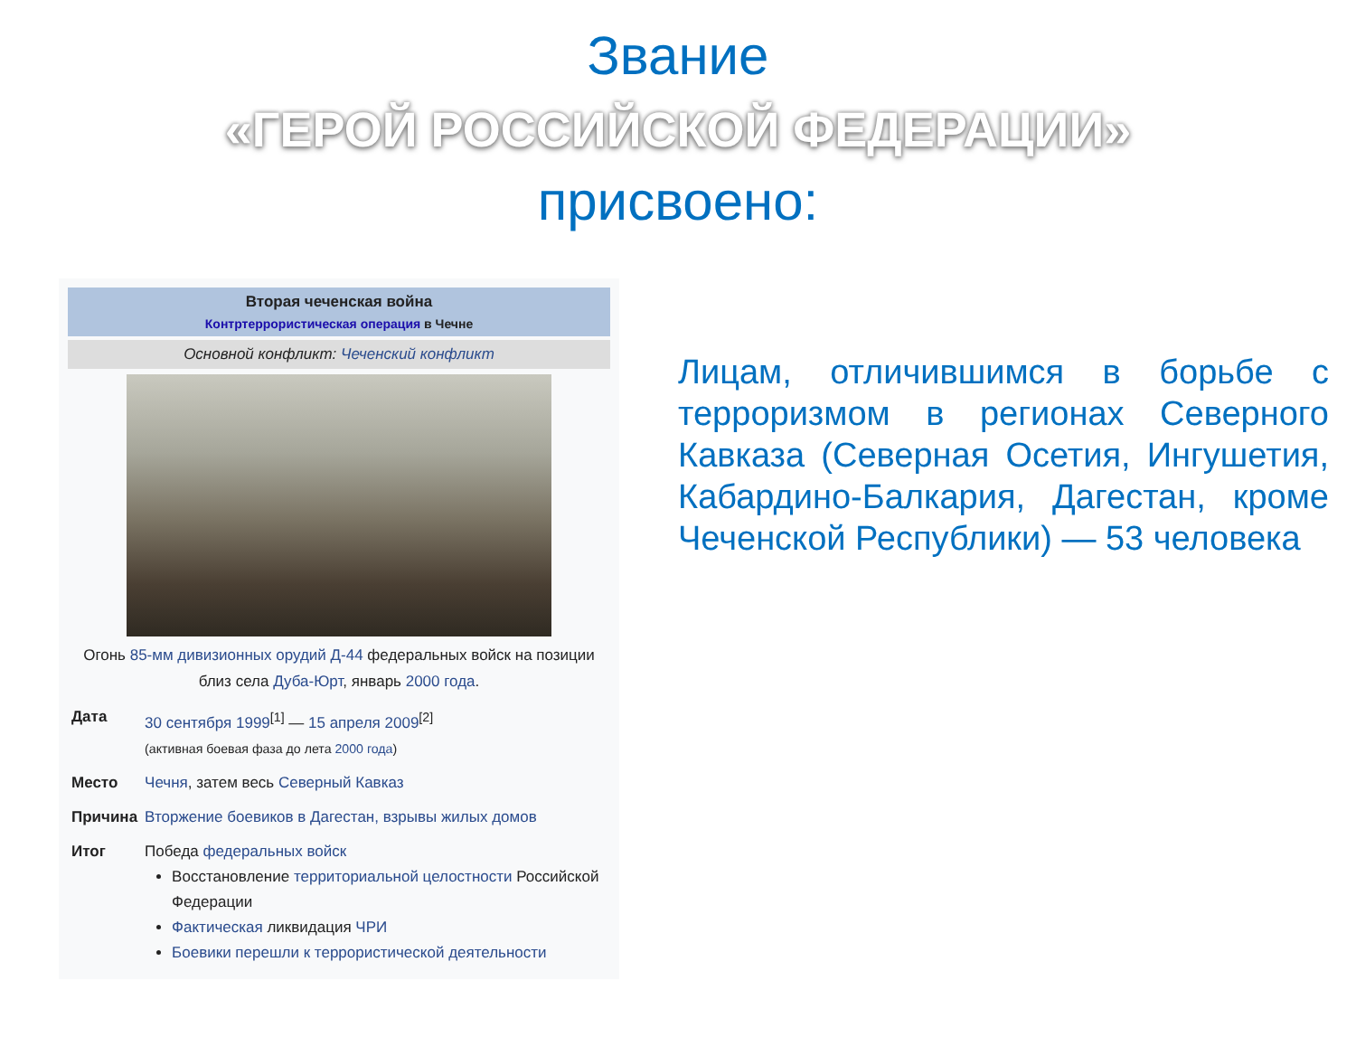Звание
«ГЕРОЙ РОССИЙСКОЙ ФЕДЕРАЦИИ»
присвоено:
Вторая чеченская война
Контртеррористическая операция в Чечне
Основной конфликт: Чеченский конфликт
Огонь 85-мм дивизионных орудий Д-44 федеральных войск на позиции близ села Дуба-Юрт, январь 2000 года.
| Дата | 30 сентября 1999<sup>[1]</sup> — 15 апреля 2009<sup>[2]</sup> (активная боевая фаза до лета 2000 года ) |
| Место | Чечня , затем весь Северный Кавказ |
| Причина | Вторжение боевиков в Дагестан, взрывы жилых домов |
| Итог | Победа федеральных войск Восстановление территориальной целостности Российской Федерации Фактическая ликвидация ЧРИ Боевики перешли к террористической деятельности |
Лицам, отличившимся в борьбе с терроризмом в регионах Северного Кавказа (Северная Осетия, Ингушетия, Кабардино-Балкария, Дагестан, кроме Чеченской Республики) — 53 человека